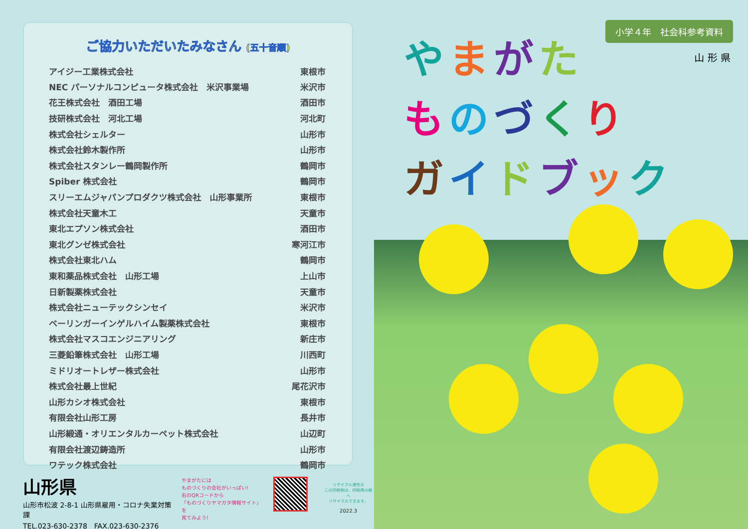ご協力いただいたみなさん (五十音順)
| アイジー工業株式会社 | | 東根市 |
| NEC パーソナルコンピュータ株式会社 米沢事業場 | | 米沢市 |
| 花王株式会社 酒田工場 | | 酒田市 |
| 技研株式会社 河北工場 | | 河北町 |
| 株式会社シェルター | | 山形市 |
| 株式会社鈴木製作所 | | 山形市 |
| 株式会社スタンレー鶴岡製作所 | | 鶴岡市 |
| Spiber 株式会社 | | 鶴岡市 |
| スリーエムジャパンプロダクツ株式会社 山形事業所 | | 東根市 |
| 株式会社天童木工 | | 天童市 |
| 東北エプソン株式会社 | | 酒田市 |
| 東北グンゼ株式会社 | | 寒河江市 |
| 株式会社東北ハム | | 鶴岡市 |
| 東和薬品株式会社 山形工場 | | 上山市 |
| 日新製薬株式会社 | | 天童市 |
| 株式会社ニューテックシンセイ | | 米沢市 |
| ベーリンガーインゲルハイム製薬株式会社 | | 東根市 |
| 株式会社マスコエンジニアリング | | 新庄市 |
| 三菱鉛筆株式会社 山形工場 | | 川西町 |
| ミドリオートレザー株式会社 | | 山形市 |
| 株式会社最上世紀 | | 尾花沢市 |
| 山形カシオ株式会社 | | 東根市 |
| 有限会社山形工房 | | 長井市 |
| 山形緞通・オリエンタルカーペット株式会社 | | 山辺町 |
| 有限会社渡辺鋳造所 | | 山形市 |
| ワテック株式会社 | | 鶴岡市 |
山形県
山形市松波 2-8-1 山形県雇用・コロナ失業対策課
TEL.023-630-2378　FAX.023-630-2376
やまがたには
ものづくりの会社がいっぱい!
右のQRコードから
「ものづくりヤマガタ情報サイト」を
見てみよう!
リサイクル適性Ⓐ
この印刷物は、印刷用の紙へ
リサイクルできます。
2022.3
小学４年　社会科参考資料
山 形 県
やまがた
ものづくり
ガイドブック